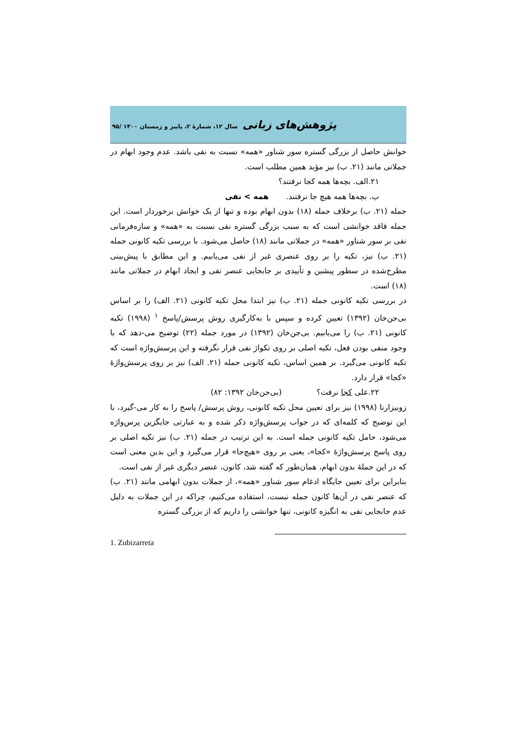پژوهش‌های زبانی سال ۱۲، شمارهٔ ۲، پاییز و زمستان ۱۴۰۰ /۹۵
خوانش حاصل از بزرگی گستره سور شناور «همه» نسبت به نفی باشد. عدم وجود ابهام در جملاتی مانند (۲۱. ب) نیز مؤید همین مطلب است.
۲۱.الف. بچه‌ها همه کجا نرفتند؟
ب. بچه‌ها همه هیچ جا نرفتند. همه > نفی
جمله (۲۱. ب) برخلاف جمله (۱۸) بدون ابهام بوده و تنها از یک خوانش برخوردار است. این جمله فاقد خوانشی است که به سبب بزرگی گستره نفی نسبت به «همه» و سازه‌فرمانی نفی بر سور شناور «همه» در جملاتی مانند (۱۸) حاصل می‌شود. با بررسی تکیه کانونی جمله (۲۱. ب) نیز، تکیه را بر روی عنصری غیر از نفی می‌یابیم. و این مطابق با پیش‌بینی مطرح‌شده در سطور پیشین و تأییدی بر جابجایی عنصر نفی و ایجاد ابهام در جملاتی مانند (۱۸) است.
در بررسی تکیه کانونی جمله (۲۱. ب) نیز ابتدا محل تکیه کانونی (۲۱. الف) را بر اساس بی‌جن‌خان (۱۳۹۲) تعیین کرده و سپس با به‌کارگیری روش پرسش/پاسخ <sup>۱</sup> (۱۹۹۸) تکیه کانونی (۲۱. ب) را می‌یابیم. بی‌جن‌خان (۱۳۹۲) در مورد جمله (۲۲) توضیح می-دهد که با وجود منفی بودن فعل، تکیه اصلی بر روی تکواژ نفی قرار نگرفته و این پرسش‌واژه است که تکیه کانونی می‌گیرد. بر همین اساس، تکیه کانونی جمله (۲۱. الف) نیز بر روی پرسش‌واژهٔ «کجا» قرار دارد.
۲۲.علی کجا نرفت؟ (بی‌جن‌خان ۱۳۹۲: ۸۲)
زوبیزارتا (۱۹۹۸) نیز برای تعیین محل تکیه کانونی، روش پرسش/ پاسخ را به کار می-گیرد، با این توضیح که کلمه‌ای که در جواب پرسش‌واژه ذکر شده و به عبارتی جایگزین پرس‌واژه می‌شود، حامل تکیه کانونی جمله است. به این ترتیب در جمله (۲۱. ب) نیز تکیه اصلی بر روی پاسخ پرسش‌واژهٔ «کجا»، یعنی بر روی «هیچ‌جا» قرار می‌گیرد و این بدین معنی است که در این جملهٔ بدون ابهام، همان‌طور که گفته شد، کانون، عنصر دیگری غیر از نفی است.
بنابراین برای تعیین جایگاه ادغام سور شناور «همه»، از جملات بدون ابهامی مانند (۲۱. ب) که عنصر نفی در آن‌ها کانون جمله نیست، استفاده می‌کنیم، چراکه در این جملات به دلیل عدم جابجایی نفی به انگیزه کانونی، تنها خوانشی را داریم که از بزرگی گستره
1. Zubizarreta